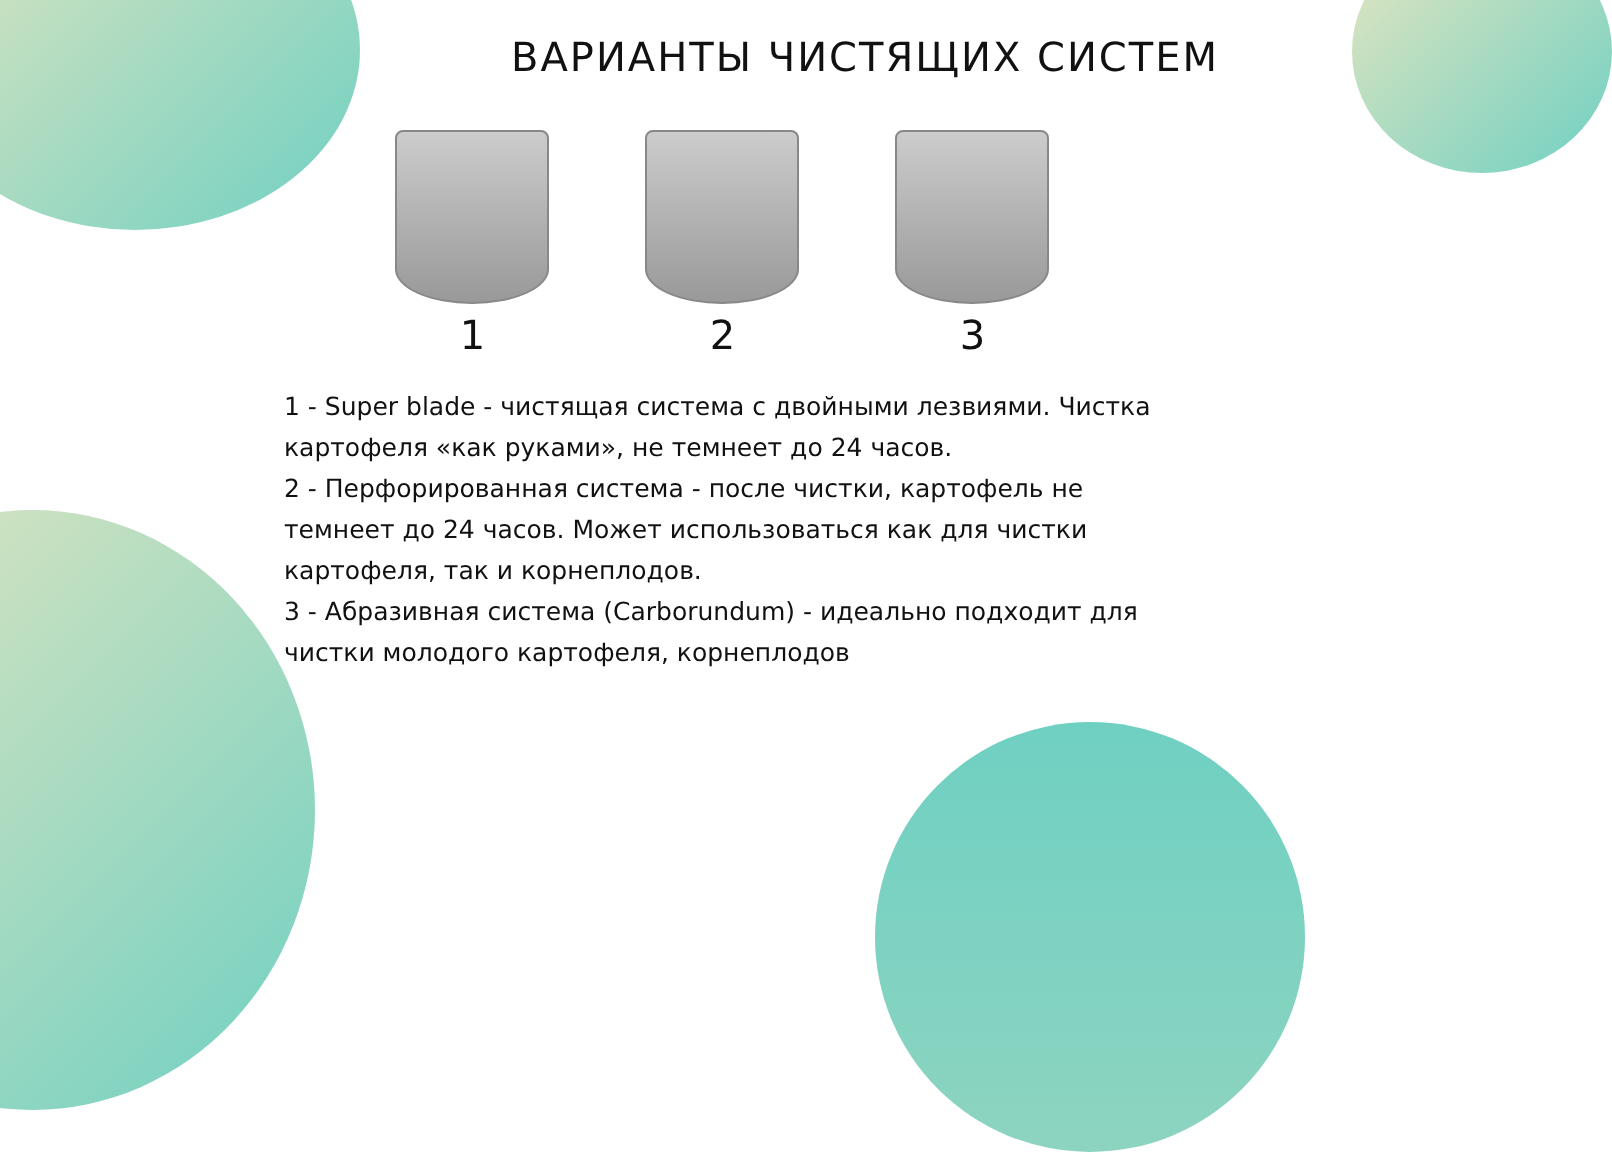ВАРИАНТЫ ЧИСТЯЩИХ СИСТЕМ
1 2 3
1 - Super blade - чистящая система с двойными лезвиями. Чистка картофеля «как руками», не темнеет до 24 часов.
2 - Перфорированная система - после чистки, картофель не темнеет до 24 часов. Может использоваться как для чистки картофеля, так и корнеплодов.
3 - Абразивная система (Carborundum) - идеально подходит для чистки молодого картофеля, корнеплодов